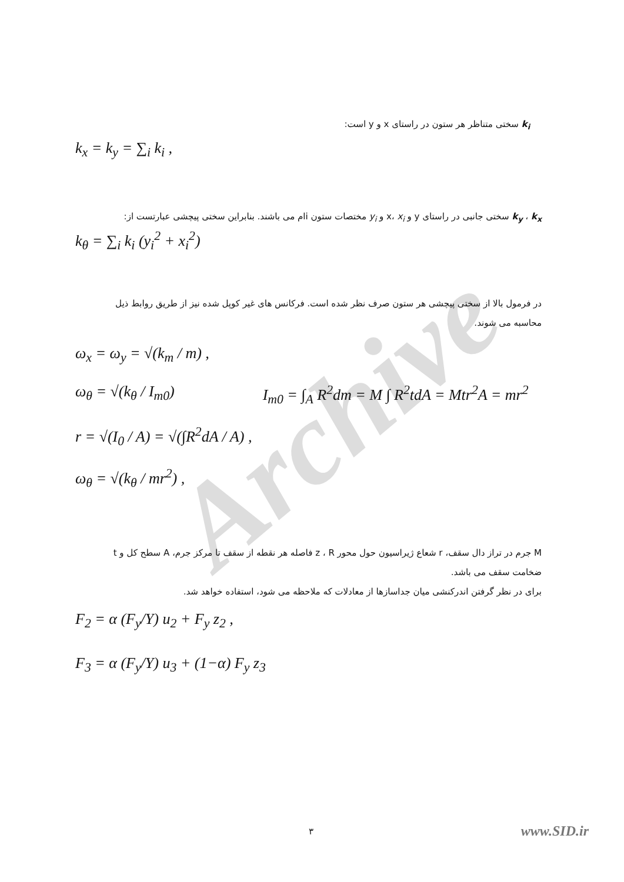Archive
k<sub>i</sub> سختی متناظر هر ستون در راستای x و y است:
k<sub>x</sub> = k<sub>y</sub> = ∑<sub>i</sub> k<sub>i</sub> ,
k<sub>y</sub> ، k<sub>x</sub> سختی جانبی در راستای y و x، x<sub>i</sub> و y<sub>i</sub> مختصات ستون iام می باشند. بنابراین سختی پیچشی عبارتست از:
k<sub>θ</sub> = ∑<sub>i</sub> k<sub>i</sub> (y<sub>i</sub><sup>2</sup> + x<sub>i</sub><sup>2</sup>)
در فرمول بالا از سختی پیچشی هر ستون صرف نظر شده است. فرکانس های غیر کوپل شده نیز از طریق روابط ذیل محاسبه می شوند.
ω<sub>x</sub> = ω<sub>y</sub> = √(k<sub>m</sub> / m) ,
ω<sub>θ</sub> = √(k<sub>θ</sub> / I<sub>m0</sub>) I<sub>m0</sub> = ∫<sub>A</sub> R<sup>2</sup>dm = M ∫ R<sup>2</sup>tdA = Mtr<sup>2</sup>A = mr<sup>2</sup>
r = √(I<sub>0</sub> / A) = √(∫R<sup>2</sup>dA / A) ,
ω<sub>θ</sub> = √(k<sub>θ</sub> / mr<sup>2</sup>) ,
M جرم در تراز دال سقف، r شعاع ژیراسیون حول محور z ، R فاصله هر نقطه از سقف تا مرکز جرم، A سطح کل و t ضخامت سقف می باشد.
برای در نظر گرفتن اندرکنشی میان جداسازها از معادلات که ملاحظه می شود، استفاده خواهد شد.
F<sub>2</sub> = α (F<sub>y</sub>/Y) u<sub>2</sub> + F<sub>y</sub> z<sub>2</sub> ,
F<sub>3</sub> = α (F<sub>y</sub>/Y) u<sub>3</sub> + (1−α) F<sub>y</sub> z<sub>3</sub>
٣ www.SID.ir